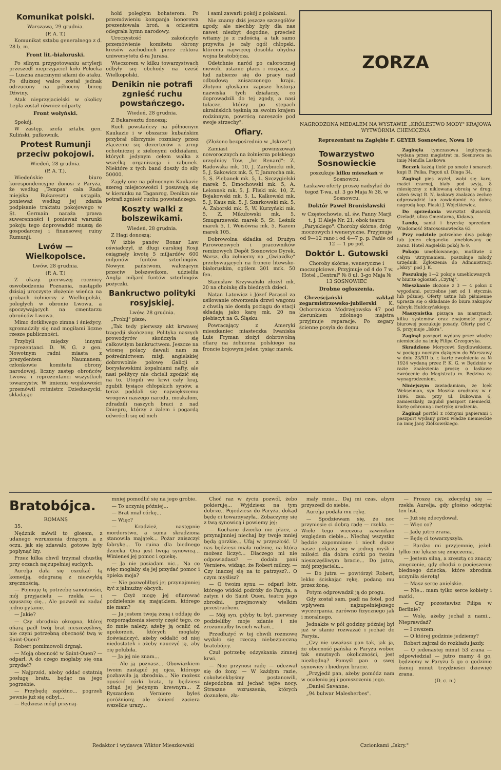Komunikat polski.
Warszawa, 29 grudnia.
(P. A. T.)
Komunikat sztabu generalnego z d. 28 b. m.
Front lit.-białoruski.
Po silnym przygotowaniu artylerji przeszedł nieprzyjaciel koło Połocka — Luszna znacznymi siłami do ataku. Po dłuższej walce został jednak odrzucony na północny brzeg Dźwiny.
Atak nieprzyjacielski w okolicy Lepla został również odparty.
Front wołyński.
Spokój.
W zastęp. szefa sztabu gen. Kuliński, pułkownik.
Protest Rumunji przeciw pokojowi.
Wiedeń, 28 grudnia.
(P. A. T.).
Wiedeńskie biuro korespondencyjne donosi z Paryża, że według „Tempsa" cała Rada miejska Bukaresztu ustąpiła, ponieważ według jej zdania podpisanie traktatu pokojowego w St. Germain naraża prawa suwerenności i ponieważ warunki pokoju tego doprowadzić muszą do gospodarczej i finansowej ruiny Rumunji.
Lwów — Wielkopolsce.
Lwów, 28 grudnia.
(P. A. T.)
Z okazji pierwszej rocznicy oswobodzenia Poznania, nastąpiło dzisiaj uroczyste złożenie wieńca na grobach żołnierzy z Wielkopolski, poległych w obronie Lwowa, a spoczywających na cmentarzu obrońców Lwowa.
Mimo dotkliwego zimna i śnieżycy, zgromadziły się nad mogiłami liczne rzesze publiczności.
Przybyli między innymi reprezentanci D. W. G. z gen. Nowotnym radni miasta z prezydentem Naumanem, członkowie komitetu obrony narodowej, liczny zastęp obrońców Lwowa i reprezentanci wszystkich towarzystw. W imieniu wojskowości przemówił rotmistrz Dzieduszycki, składając
hołd poległym bohaterom. Po przemówieniu kompanja honorowa prezentowała broń, a orkiestra odegrała hymn narodowy.
Uroczystość zakończyło przemówienie komitetu obrony kresów zachodnich przez rektora uniwersytetu d-ra Jurasa.
Wieczorem w kilku towarzystwach odbyły się obchody na cześć Wielkopolski.
Denikin nie potrafi zgnieść ruchu powstańczego.
Wiedeń, 28 grudnia.
Z Bukaresztu donoszą:
Ruch powstańczy na północnym Kaukazie i w obszarze kubańskim przybrał olbrzymie rozmiary przez złączenie się dezerterów z armji ochotniczej z zielonymi oddziałami, których jedynym celem walka z wszelką organizacją i rabunek. Niektóre z tych band doszły do siły 50000.
Zajęły one na północnym Kaukazie szereg miejscowości i posuwają się w kierunku na Taganrog. Denikin nie potrafi zgnieść ruchu powstańczego.
Koszty walki z bolszewikami.
Wiedeń, 28 grudnia.
Z Hagi donoszą:
W izbie panów Bonar Law oświadczył, iż długi carskiej Rosji osiągnęły kwotę 5 miljardów 600 miljonów funtów szterlingów. Nowym państwom, walczącym przeciw bolszewikom, udzieliła Anglja miljard funtów szterlingów pożyczki.
Bankructwo polityki rosyjskiej.
Lwów, 28 grudnia.
„Probij" pisze:
„Tak tedy pierwszy akt krwawej tragedji skończony. Polityka naszych prowodyrów skończyła się całkowitym bankructwem. Jeszcze na wiosnę polacy dawali nam za pośrednictwem misji angielskiej dobrowolnie połowę Galicji z borysławskimi kopalniami nafty, ale nasi politycy nie chcieli zgodzić się na to. Utopili we krwi cały kraj, zgubili tysiące chłopskich synów, a teraz poddali się największemu wrogowi naszego narodu, moskalom, zdradzili naszych braci z nad Dniepru, którzy z żalem i pogardą odwrócili się od nich
i sami zawarli pokój z polakami.
Nie znamy dziś jeszcze szczegółów ugody, ale niechby były dla nas nawet niezbyt dogodne, przecież witamy je z radością, a tak samo przywita je cały ogół chłopski, któremu najwięcej dosoliła ohydna wojna bratobójcza.
Odetchnie naród po całorocznej niewoli, ustanie płacz i rozpacz, a lud zabierze się do pracy nad odbudową zniszczonego kraju. Złotymi głoskami zapisze historja nazwiska tych działaczy, co doprowadzili do tej zgody, a nasi tułacze, którzy po stepach ukraińskich tęsknią za swoim krajem rodzinnym, powrócą nareszcie pod swoje strzechy".
Ofiary.
(Złożono bezpośrednio w „Iskrze")
Zamiast powinszowań noworocznych na żołnierza polskiego urzędnicy Tow. „hr. Renard": Z. Radowska mk. 10, J. Zarybnicki mk. 5, J. Sakowicz mk. 5, T. Jamrocha mk. 5, S. Plebanek mk. 5, L. Szczygielski marek 5, Dmochowski mk. 5, A. Lelonnek mk. 5, J. Fliski mk. 10, Z. Bojakowski mk. 5, L. Kalkowski mk. 5, J. Kaus mk. 5, J. Szarkowski mk. 5, A. Zaborski mk. 5, W. Kurzyński mk. 5, Z. Mikułowski mk. 5, Smugarzewski marek 5, St. Leśnik marek 5, I. Weisówna mk. 5. Razem marek 105.
Dobrowolna składka od Drużyn Parowozowych i pracowników remizowych Depôt Sosnowice Dyrek. Warsz. dla żołnierzy na „Gwiazdkę" przebywających na froncie litewsko-białoruskim, ogółem 301 mrk. 50 fen.
Stanisław Krzywański złożył mk. 20 na choinkę dla biednych dzieci.
Natan Latowicz i Józef Parasol za usiłowanie otworzenia drzwi wagonu z chwilą nie doszłą pociągu do stacji składają jako karę mk. 20 na plebiscyt na G. Śląsku.
Powracający z Ameryki mieszkaniec miasteczka Iwaniska Luis Fryman złożył dobrowolną ofiarę na żołnierza polskiego na froncie bojowym jeden tysiąc marek.
ZORZA
NAGRODZONA MEDALEM NA WYSTAWIE „KRÓLESTWO MODY" KRAJOWA WYTWÓRNIA CHEMICZNA
Reprezentant na Zagłębie F. GEYER Sosnowiec, Nowa 10
Towarzystwo Sosnowieckie
poszukuje kilku mieszkań w Sosnowcu.
Łaskawe oferty proszę nadsyłać do tegoż T-wa, ul. 3 go Maja № 38, w Sosnowcu.
Doktór Paweł Bronisławski
w Częstochowie, ul. św. Panny Marji t. j. II Aleje Nr. 21, obok teatru „Paryskiego". Choroby skórne, dróg moczowych i weneryczne. Przyjmuje od 9—12 rano i od 4—7 p. p. Pańie od 12 — 1 po poł.
Doktór L. Gutowski
Choroby skórne, weneryczne i moczopłciowe. Przyjmuje od 4 do 7 w. Hotel „Central" № 8 ul. 3-go Maja № 13 SOSNOWIEC
Drobne ogłoszenia.
Chrześcjański zakład zegarmistrzowsko-jubilerski K. Ochorowicza Modrzejowska 47 pod kierunkiem zdolnego majstra przyjmuje reparacje. Po zegary ścienne posyła do domu
Zaginęła tymczasowa legitymacja wydana przez magistrat m. Sosnowca na imię Mendla Laskowa
Beczek każdą ilość po smole i smarach kupi B. Pelka, Pogoń ul. Długa 34.
Zaginął pies wyżeł, wabi się karo, maści czarnej, biały pod szyją, 8 miesięczny z niklowaną obrożą w drugi dzień świąt B. N. łaskawy znalazca zechce odprowadzić lub zawiadomić za dobrą nagrodą kop. Piaski J. Wójcikiewicz.
Do sprzedania warsztat ślusarski, Czeladź, ulica Cmentarna, Kidawa.
Lando, sanki i bryczkę sprzedam. Wiadomość Starososnowiecka 63
Przy rodzinie potrzebne dwa pokoje lub jeden elegancko umeblowany od zaraz. Hotel Angielski pokój № 9.
Pokoju umeblowanego, możliwie z całym utrzymaniem, poszukuje młody urzędnik. Zgłoszenia do Administracji „Iskry" pod J. K.
Poszukuję 1—2 pokoje umeblowanych: w biurze ogłoszeń „Czytaj".
Mieszkanie złożone z 3 — 4 pokoi z wygodami, potrzebne jest od 1 stycznia lub później. Oferty ustne lub piśmienne uprasza się o składanie do biura zakupów fabryki Huldczyńskiego.
Maszynistka pisząca na maszynach kilku systemów oraz znajomość pracy biurowej poszukuje posady. Oferty pod C. S. przyjmuje „Iskra".
Zaginął paszport wydany przez władze niemieckie na imię Filipa Grzegoryka.
Skradziono Morycowi Szydłowskiemu w pociągu nocnym dążącym do Warszawy w dniu 23/XII b. r. kartę zwolnienia za № 1924 wydaną przez P. K. G. w Będzinie w razie znalezienia proszę o łaskawe zwrócenie do Magistratu m. Będzina za wynagrodzeniem.
Niniejszym zawiadamiam, że Icek Wekselman, syn Moszka urodzony w r. 1896. zam. przy ul. Bukowina 6, zamieszkały, zagubił paszport niemiecki, kartę ochronną i metrykę urodzenia.
Zaginął portfel z różnymi papierami i paszport wydany przez władze niemieckie na imię Jany Ziółkowskiego.
Bratobójca.
ROMANS
35.
Nędznik mówił to głosem, z udanego wzruszenia drżącym, a z oczu, jak się zdawało, gotowe były popłynąć łzy.
Przez kilka chwil trzymał chustkę przy oczach najzupełniej suchych.
Aurelja dała się oszukać tą komedją, odegraną z niezwykłą zręcznością.
— Pojmuję tę potrzebę samotności, mój przyjacielu — rzekła — i opuszczę cię... Ale pozwól mi zadać jedno pytanie.
— Jakie?
— Czy zbrodnia okropna, której ofiarą padł twój brat nieszczęśliwy, nie czyni potrzebną obecność twą w Saint-Ouen?
Robert pomimowoli drgnął.
— Moją obecność w Saint-Ouen? — odparł. A do czego mogłaby się ona przydać?
— Najprzód, ażeby oddać ostatnią posługę bratu, będąc na jego pogrzebie.
— Przybędę zapóźno... pogrzeb pewnie już się odbył...
— Będziesz mógł przynaj-
mniej pomodlić się na jego grobie.
— To uczynię później...
— Brat miał córkę...
— Więc?
— Kradzież, następnie morderstwo, a suma skradziona stanowiła majątek... Pożar zniszczył fabrykę... To ruina dla biednego dziecka. Ona jest twoją synowicą... Winieneś jej pomoc i opiekę.
— Ja nie posiadam nic... Na co więc mogłaby się jej przydać pomoc i opieka moja?
— Nie pozwoliłbyś jej przynajmniej żyć z jałmużny obcych.
— Czyż mogę jej ofiarować podzielenie się majątkiem, którego nie mam?
— Ja jestem twoją żoną i oddaję do rozporządzenia sieroty część tego, co do mnie należy, ażeby ją ocalić od upokorzeń, których mogłaby doświadczyć, ażeby oddalić od niej niedostatek i ażeby nauczyć ją, aby cię polubiła.
— Ja jej nie znam...
— Ale ją poznasz... Obowiązkiem twoim zastąpić jej ojca, którego pozbawiła ją zbrodnia... Nie możesz opuścić córki brata, ty będziesz odtąd jej jedynym krewnym... Z Ryszardem Verniere byłeś poróżniony, ale śmierć zaciera wszelkie urazy...
Choć raz w życiu pozwól, żebo pokieruję... Wyjdziesz na tym dobrze.. Pojedziesz do Paryża, dokąd będę ci towarzyszyła.. Zobaczymy się z twą synowicą i powiemy jej:
— Kochane dziecko nie płacz, a przynajmniej niechaj łzy twoje mniej będą gorzkie... Ufaj w przyszłość. U nas będziesz miała rodzinę, na którą możesz liczyć... Dlaczego mi nie odpowiadasz? — dodała pani Verniere, widząc, że Robert milczy. — Czy inaczej się na to patrzysz?.. O czym myślisz?
— O twoim synu — odparł łotr, którego widoki podróży do Paryża, a zatym i do Saint Ouen, teatru jego zbrodni, przejmowały wielkim przestrachem.
— Mój syn, gdyby tu był, pierwszy podzieliłby moje zdanie i nie zrozumiałby twoich wahań...
Przedłużyć w tej chwili rozmowę wydało się rzeczą niebezpieczną bratobójcy.
Czuł potrzebę odzyskania zimnej krwi.
— Noc przynosi radę — odezwał się do żony. — W każdym razie, cokolwiekbyśmy postanowili, niepodobna mi jechać tejże nocy. Straszne wzruszenia, których doznałem, zła-
mały mnie... Daj mi czas, abym przyszedł do siebie.
Aurelja podała mu rękę.
— Spodziewam się, że noc przyniesie ci dobrą radę — rzekła. — Wiele tego wieczora zawiniłam względem ciebie... Niechaj wszystko będzie zapomniane i niech dusze nasze połączą się w jednej myśli i miłości dla dobra córki po twoim nieszczęśliwym bracie... Do jutra, mój przyjacielu...
— Do jutra — powtórzył Robert, lekko ściskając rękę, podaną mu przez żonę.
Potym odprowadził ją do progu.
Gdy został sam, padł na fotel, pod wpływem najzupełniejszego wyczerpania, zarówno fizycznego jak i moralnego.
Jednakże w pół godziny później był już w stanie rozważać i jechać do Paryża.
„Czy nie uważasz pan tak, jak ja, że obecność pańska w Paryżu wobec tak smutnych okoliczności, jest niezbędną? Pomyśl pan o swej synowicy i biednym bracie.
„Przyjedź pan, ażeby pomódz nam w ocaleniu jej i pomszczeniu jego.
„Daniel Savanne.
„94 bulwar Malesherbes".
— Proszę cię, zdecyduj się — rzekła Aurelja, gdy głośno odczytał ten list.
— Już się zdecydował.
— Więc co?
— Jadę jutro zrana.
— Będę ci towarzyszyła.
— Bardzo mi przyjemnie, jeżeli tylko nie lękasz się zmęczenia.
— Jestem silną, a zresztą co znaczy zmęczenie, gdy chodzi o pocieszenie biednego dziecka, które zbrodnia uczyniła sierotą!
— Masz serce anielskie.
— Nie... mam tylko serce kobiety i matki.
— Czy pozostawisz Filipa w Berlinie?
— Wolę, ażeby jechał z nami... Nieprawdaż?
— I owszem.
— O której godzinie jedziemy?
Robert zajrzał do rozkładu jazdy.
— O jedenastej minut 53 zrana — odpowiedział — jutro mamy 4 go, będziemy w Paryżu 5 go o godzinie ósmej minut trzydzieści dziewięć zrana.
(D. c. n.)
Redaktor i wydawca Wiktor Mieszkowski Czcionkami „Iskry."